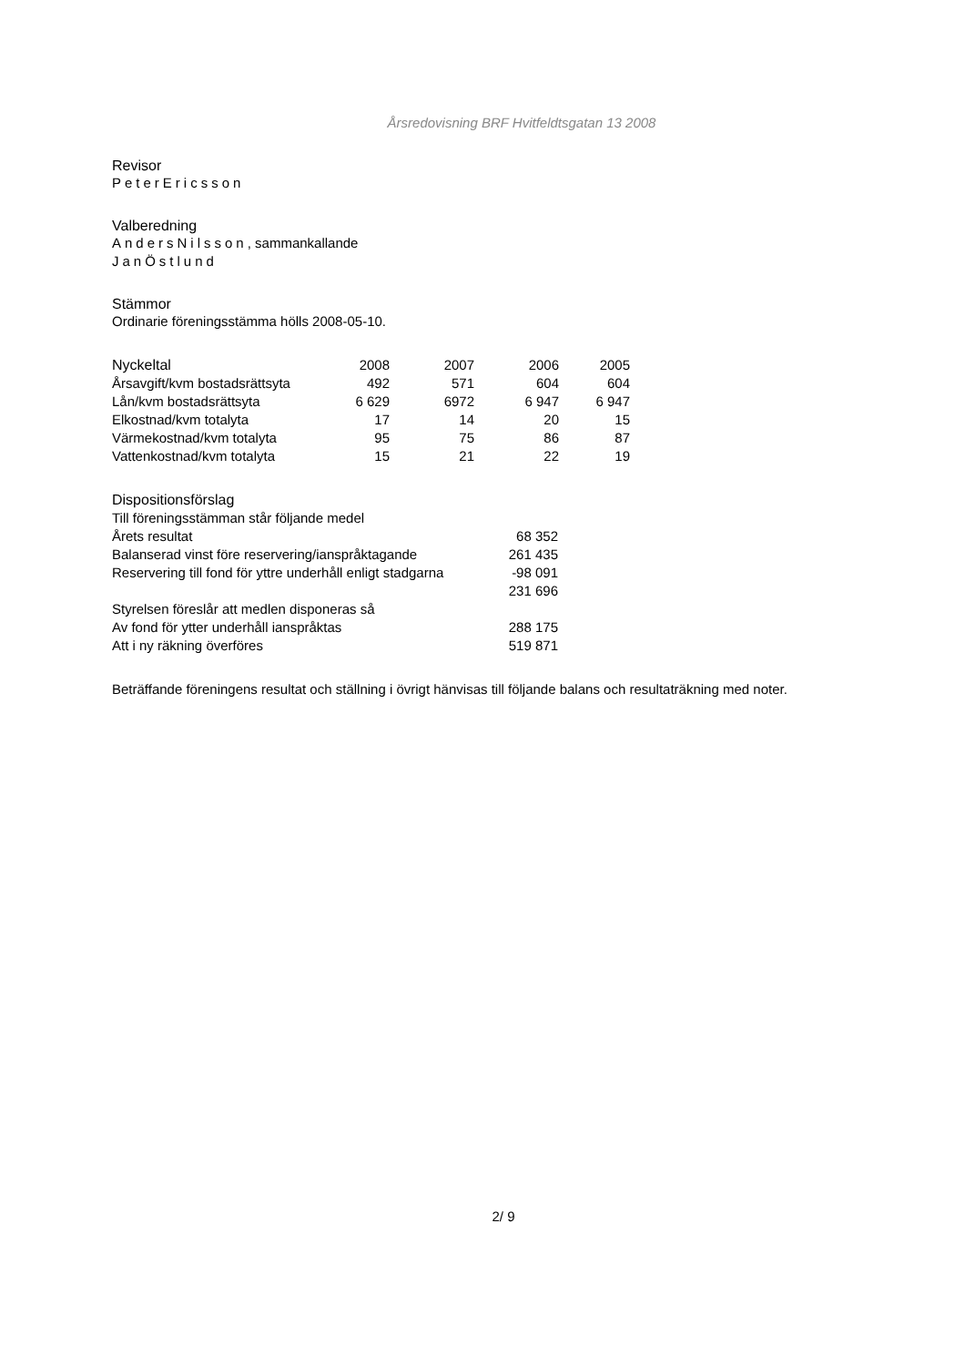Årsredovisning BRF Hvitfeldtsgatan 13 2008
Revisor
PeterEricsson
Valberedning
AndersNilsson, sammankallande
JanÖstlund
Stämmor
Ordinarie föreningsstämma hölls 2008-05-10.
| Nyckeltal | 2008 | 2007 | 2006 | 2005 |
| --- | --- | --- | --- | --- |
| Årsavgift/kvm bostadsrättsyta | 492 | 571 | 604 | 604 |
| Lån/kvm bostadsrättsyta | 6 629 | 6972 | 6 947 | 6 947 |
| Elkostnad/kvm totalyta | 17 | 14 | 20 | 15 |
| Värmekostnad/kvm totalyta | 95 | 75 | 86 | 87 |
| Vattenkostnad/kvm totalyta | 15 | 21 | 22 | 19 |
| Dispositionsförslag | |
| --- | --- |
| Till föreningsstämman står följande medel | |
| Årets resultat | 68 352 |
| Balanserad vinst före reservering/ianspråktagande | 261 435 |
| Reservering till fond för yttre underhåll enligt stadgarna | -98 091 |
| | 231 696 |
| Styrelsen föreslår att medlen disponeras så | |
| Av fond för ytter underhåll ianspråktas | 288 175 |
| Att i ny räkning överföres | 519 871 |
Beträffande föreningens resultat och ställning i övrigt hänvisas till följande balans och resultaträkning med noter.
2/ 9